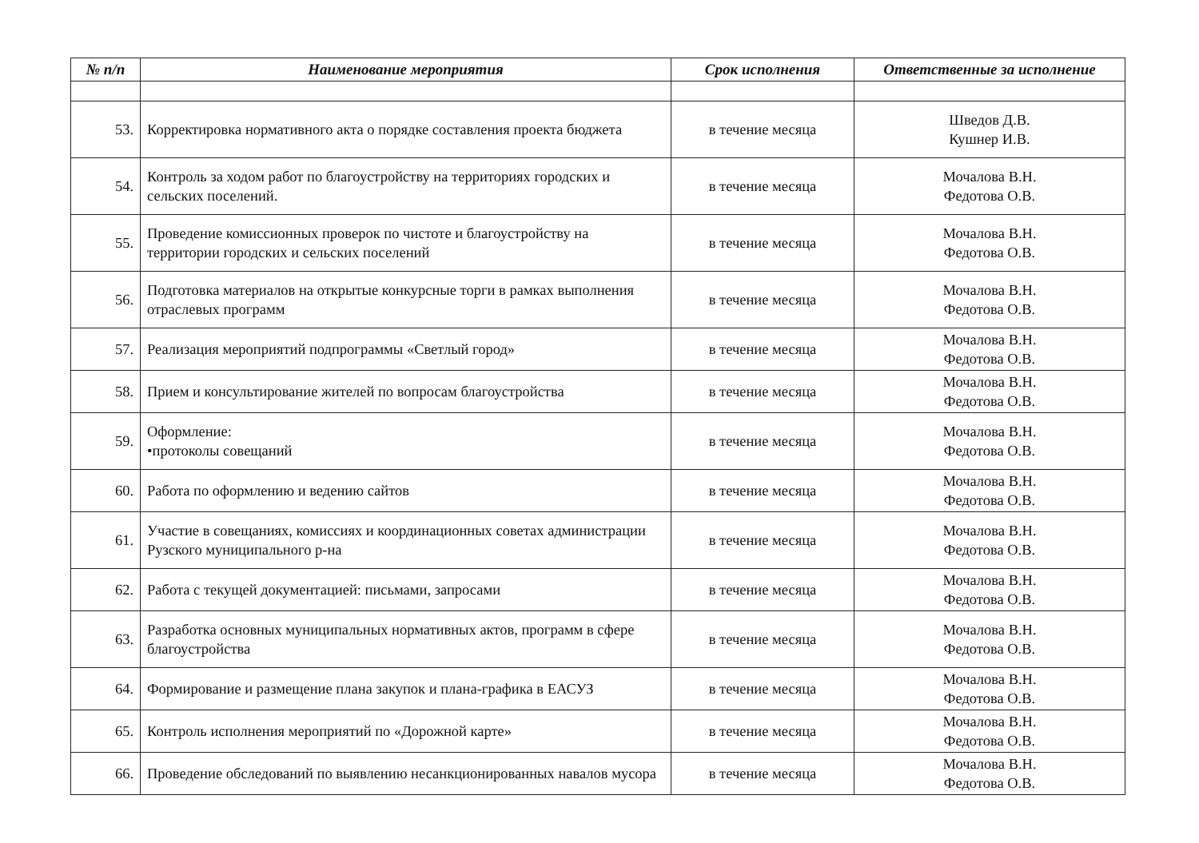| № п/п | Наименование мероприятия | Срок исполнения | Ответственные за исполнение |
| --- | --- | --- | --- |
| 53. | Корректировка нормативного акта о порядке составления проекта бюджета | в течение месяца | Шведов Д.В. Кушнер И.В. |
| 54. | Контроль за ходом работ по благоустройству на территориях городских и сельских поселений. | в течение месяца | Мочалова В.Н. Федотова О.В. |
| 55. | Проведение комиссионных проверок по чистоте и благоустройству на территории городских и сельских поселений | в течение месяца | Мочалова В.Н. Федотова О.В. |
| 56. | Подготовка материалов на открытые конкурсные торги в рамках выполнения отраслевых программ | в течение месяца | Мочалова В.Н. Федотова О.В. |
| 57. | Реализация мероприятий подпрограммы «Светлый город» | в течение месяца | Мочалова В.Н. Федотова О.В. |
| 58. | Прием и консультирование жителей по вопросам благоустройства | в течение месяца | Мочалова В.Н. Федотова О.В. |
| 59. | Оформление: •протоколы совещаний | в течение месяца | Мочалова В.Н. Федотова О.В. |
| 60. | Работа по оформлению и ведению сайтов | в течение месяца | Мочалова В.Н. Федотова О.В. |
| 61. | Участие в совещаниях, комиссиях и координационных советах администрации Рузского муниципального р-на | в течение месяца | Мочалова В.Н. Федотова О.В. |
| 62. | Работа с текущей документацией: письмами, запросами | в течение месяца | Мочалова В.Н. Федотова О.В. |
| 63. | Разработка основных муниципальных нормативных актов, программ в сфере благоустройства | в течение месяца | Мочалова В.Н. Федотова О.В. |
| 64. | Формирование и размещение плана закупок и плана-графика в ЕАСУЗ | в течение месяца | Мочалова В.Н. Федотова О.В. |
| 65. | Контроль исполнения мероприятий по «Дорожной карте» | в течение месяца | Мочалова В.Н. Федотова О.В. |
| 66. | Проведение обследований по выявлению несанкционированных навалов мусора | в течение месяца | Мочалова В.Н. Федотова О.В. |